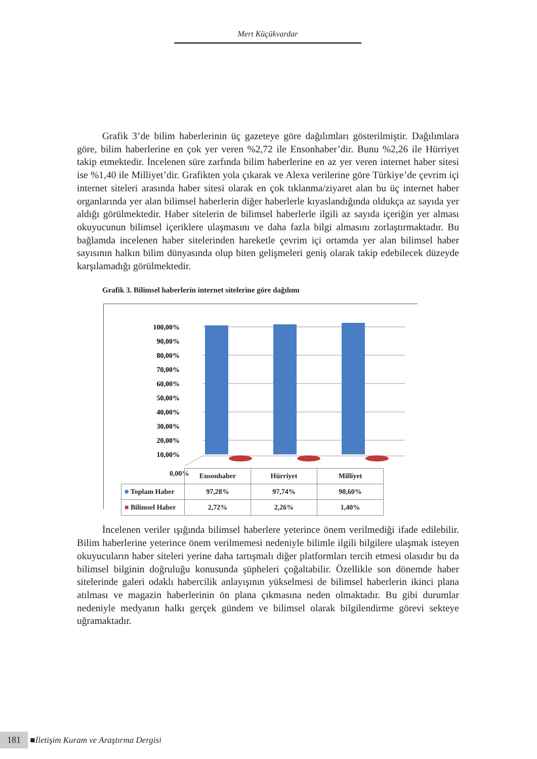Mert Küçükvardar
Grafik 3’de bilim haberlerinin üç gazeteye göre dağılımları gösterilmiştir. Dağılımlara göre, bilim haberlerine en çok yer veren %2,72 ile Ensonhaber’dir. Bunu %2,26 ile Hürriyet takip etmektedir. İncelenen süre zarfında bilim haberlerine en az yer veren internet haber sitesi ise %1,40 ile Milliyet’dir. Grafikten yola çıkarak ve Alexa verilerine göre Türkiye’de çevrim içi internet siteleri arasında haber sitesi olarak en çok tıklanma/ziyaret alan bu üç internet haber organlarında yer alan bilimsel haberlerin diğer haberlerle kıyaslandığında oldukça az sayıda yer aldığı görülmektedir. Haber sitelerin de bilimsel haberlerle ilgili az sayıda içeriğin yer alması okuyucunun bilimsel içeriklere ulaşmasını ve daha fazla bilgi almasını zorlaştırmaktadır. Bu bağlamda incelenen haber sitelerinden hareketle çevrim içi ortamda yer alan bilimsel haber sayısının halkın bilim dünyasında olup biten gelişmeleri geniş olarak takip edebilecek düzeyde karşılamadığı görülmektedir.
Grafik 3. Bilimsel haberlerin internet sitelerine göre dağılımı
100,00%
90,00%
80,00%
70,00%
60,00%
50,00%
40,00%
30,00%
20,00%
10,00%
0,00%
| | Ensonhaber | Hürriyet | Milliyet |
| ■ Toplam Haber | 97,28% | 97,74% | 98,60% |
| ■ Bilimsel Haber | 2,72% | 2,26% | 1,40% |
İncelenen veriler ışığında bilimsel haberlere yeterince önem verilmediği ifade edilebilir. Bilim haberlerine yeterince önem verilmemesi nedeniyle bilimle ilgili bilgilere ulaşmak isteyen okuyucuların haber siteleri yerine daha tartışmalı diğer platformları tercih etmesi olasıdır bu da bilimsel bilginin doğruluğu konusunda şüpheleri çoğaltabilir. Özellikle son dönemde haber sitelerinde galeri odaklı habercilik anlayışının yükselmesi de bilimsel haberlerin ikinci plana atılması ve magazin haberlerinin ön plana çıkmasına neden olmaktadır. Bu gibi durumlar nedeniyle medyanın halkı gerçek gündem ve bilimsel olarak bilgilendirme görevi sekteye uğramaktadır.
181 ■ İletişim Kuram ve Araştırma Dergisi